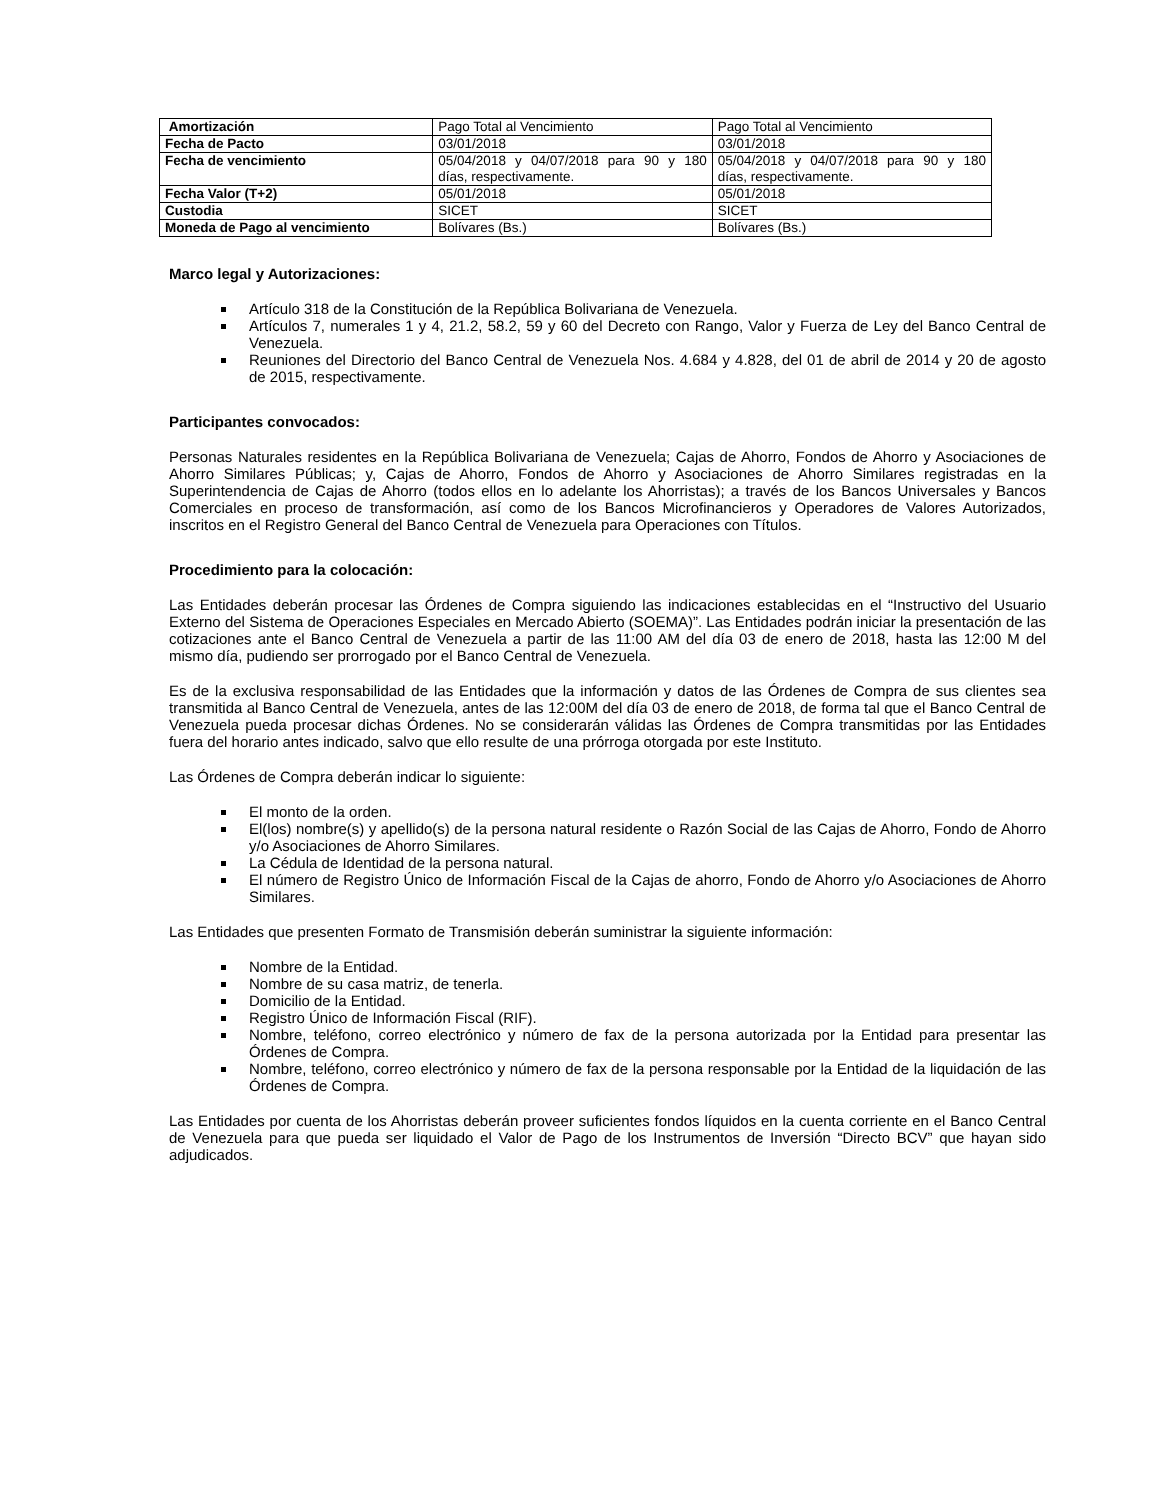| Amortización | Pago Total al Vencimiento | Pago Total al Vencimiento |
| Fecha de Pacto | 03/01/2018 | 03/01/2018 |
| Fecha de vencimiento | 05/04/2018 y 04/07/2018 para 90 y 180 días, respectivamente. | 05/04/2018 y 04/07/2018 para 90 y 180 días, respectivamente. |
| Fecha Valor (T+2) | 05/01/2018 | 05/01/2018 |
| Custodia | SICET | SICET |
| Moneda de Pago al vencimiento | Bolívares (Bs.) | Bolívares (Bs.) |
Marco legal y Autorizaciones:
Artículo 318 de la Constitución de la República Bolivariana de Venezuela.
Artículos 7, numerales 1 y 4, 21.2, 58.2, 59 y 60 del Decreto con Rango, Valor y Fuerza de Ley del Banco Central de Venezuela.
Reuniones del Directorio del Banco Central de Venezuela Nos. 4.684 y 4.828, del 01 de abril de 2014 y 20 de agosto de 2015, respectivamente.
Participantes convocados:
Personas Naturales residentes en la República Bolivariana de Venezuela; Cajas de Ahorro, Fondos de Ahorro y Asociaciones de Ahorro Similares Públicas; y, Cajas de Ahorro, Fondos de Ahorro y Asociaciones de Ahorro Similares registradas en la Superintendencia de Cajas de Ahorro (todos ellos en lo adelante los Ahorristas); a través de los Bancos Universales y Bancos Comerciales en proceso de transformación, así como de los Bancos Microfinancieros y Operadores de Valores Autorizados, inscritos en el Registro General del Banco Central de Venezuela para Operaciones con Títulos.
Procedimiento para la colocación:
Las Entidades deberán procesar las Órdenes de Compra siguiendo las indicaciones establecidas en el “Instructivo del Usuario Externo del Sistema de Operaciones Especiales en Mercado Abierto (SOEMA)”. Las Entidades podrán iniciar la presentación de las cotizaciones ante el Banco Central de Venezuela a partir de las 11:00 AM del día 03 de enero de 2018, hasta las 12:00 M del mismo día, pudiendo ser prorrogado por el Banco Central de Venezuela.
Es de la exclusiva responsabilidad de las Entidades que la información y datos de las Órdenes de Compra de sus clientes sea transmitida al Banco Central de Venezuela, antes de las 12:00M del día 03 de enero de 2018, de forma tal que el Banco Central de Venezuela pueda procesar dichas Órdenes. No se considerarán válidas las Órdenes de Compra transmitidas por las Entidades fuera del horario antes indicado, salvo que ello resulte de una prórroga otorgada por este Instituto.
Las Órdenes de Compra deberán indicar lo siguiente:
El monto de la orden.
El(los) nombre(s) y apellido(s) de la persona natural residente o Razón Social de las Cajas de Ahorro, Fondo de Ahorro y/o Asociaciones de Ahorro Similares.
La Cédula de Identidad de la persona natural.
El número de Registro Único de Información Fiscal de la Cajas de ahorro, Fondo de Ahorro y/o Asociaciones de Ahorro Similares.
Las Entidades que presenten Formato de Transmisión deberán suministrar la siguiente información:
Nombre de la Entidad.
Nombre de su casa matriz, de tenerla.
Domicilio de la Entidad.
Registro Único de Información Fiscal (RIF).
Nombre, teléfono, correo electrónico y número de fax de la persona autorizada por la Entidad para presentar las Órdenes de Compra.
Nombre, teléfono, correo electrónico y número de fax de la persona responsable por la Entidad de la liquidación de las Órdenes de Compra.
Las Entidades por cuenta de los Ahorristas deberán proveer suficientes fondos líquidos en la cuenta corriente en el Banco Central de Venezuela para que pueda ser liquidado el Valor de Pago de los Instrumentos de Inversión “Directo BCV” que hayan sido adjudicados.